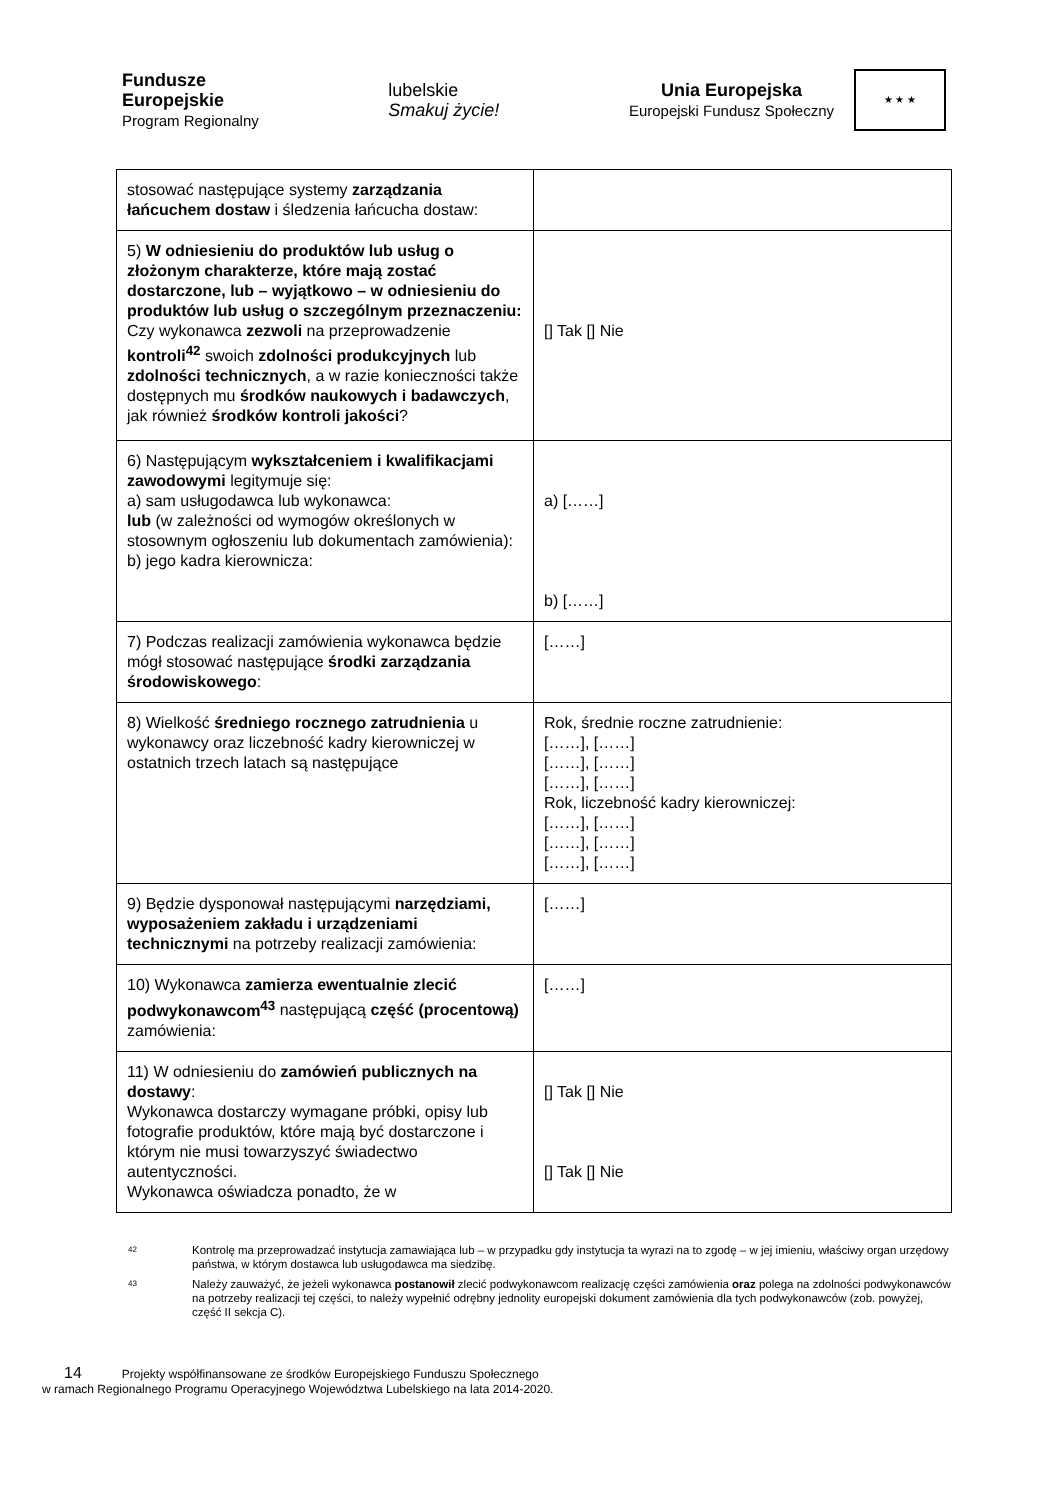Fundusze
Europejskie
Program Regionalny
lubelskie
Smakuj życie!
Unia Europejska
Europejski Fundusz Społeczny
★ ★ ★
| stosować następujące systemy zarządzania łańcuchem dostaw i śledzenia łańcucha dostaw: | |
| 5) W odniesieniu do produktów lub usług o złożonym charakterze, które mają zostać dostarczone, lub – wyjątkowo – w odniesieniu do produktów lub usług o szczególnym przeznaczeniu: Czy wykonawca zezwoli na przeprowadzenie kontroli<sup>42</sup> swoich zdolności produkcyjnych lub zdolności technicznych , a w razie konieczności także dostępnych mu środków naukowych i badawczych , jak również środków kontroli jakości ? | [] Tak [] Nie |
| 6) Następującym wykształceniem i kwalifikacjami zawodowymi legitymuje się: a) sam usługodawca lub wykonawca: lub (w zależności od wymogów określonych w stosownym ogłoszeniu lub dokumentach zamówienia): b) jego kadra kierownicza: | a) [……] b) [……] |
| 7) Podczas realizacji zamówienia wykonawca będzie mógł stosować następujące środki zarządzania środowiskowego : | [……] |
| 8) Wielkość średniego rocznego zatrudnienia u wykonawcy oraz liczebność kadry kierowniczej w ostatnich trzech latach są następujące | Rok, średnie roczne zatrudnienie: [……], [……] [……], [……] [……], [……] Rok, liczebność kadry kierowniczej: [……], [……] [……], [……] [……], [……] |
| 9) Będzie dysponował następującymi narzędziami, wyposażeniem zakładu i urządzeniami technicznymi na potrzeby realizacji zamówienia: | [……] |
| 10) Wykonawca zamierza ewentualnie zlecić podwykonawcom<sup>43</sup> następującą część (procentową) zamówienia: | [……] |
| 11) W odniesieniu do zamówień publicznych na dostawy : Wykonawca dostarczy wymagane próbki, opisy lub fotografie produktów, które mają być dostarczone i którym nie musi towarzyszyć świadectwo autentyczności. Wykonawca oświadcza ponadto, że w | [] Tak [] Nie [] Tak [] Nie |
42 Kontrolę ma przeprowadzać instytucja zamawiająca lub – w przypadku gdy instytucja ta wyrazi na to zgodę – w jej imieniu, właściwy organ urzędowy państwa, w którym dostawca lub usługodawca ma siedzibę.
43 Należy zauważyć, że jeżeli wykonawca postanowił zlecić podwykonawcom realizację części zamówienia oraz polega na zdolności podwykonawców na potrzeby realizacji tej części, to należy wypełnić odrębny jednolity europejski dokument zamówienia dla tych podwykonawców (zob. powyżej, część II sekcja C).
14 Projekty współfinansowane ze środków Europejskiego Funduszu Społecznego
w ramach Regionalnego Programu Operacyjnego Województwa Lubelskiego na lata 2014-2020.